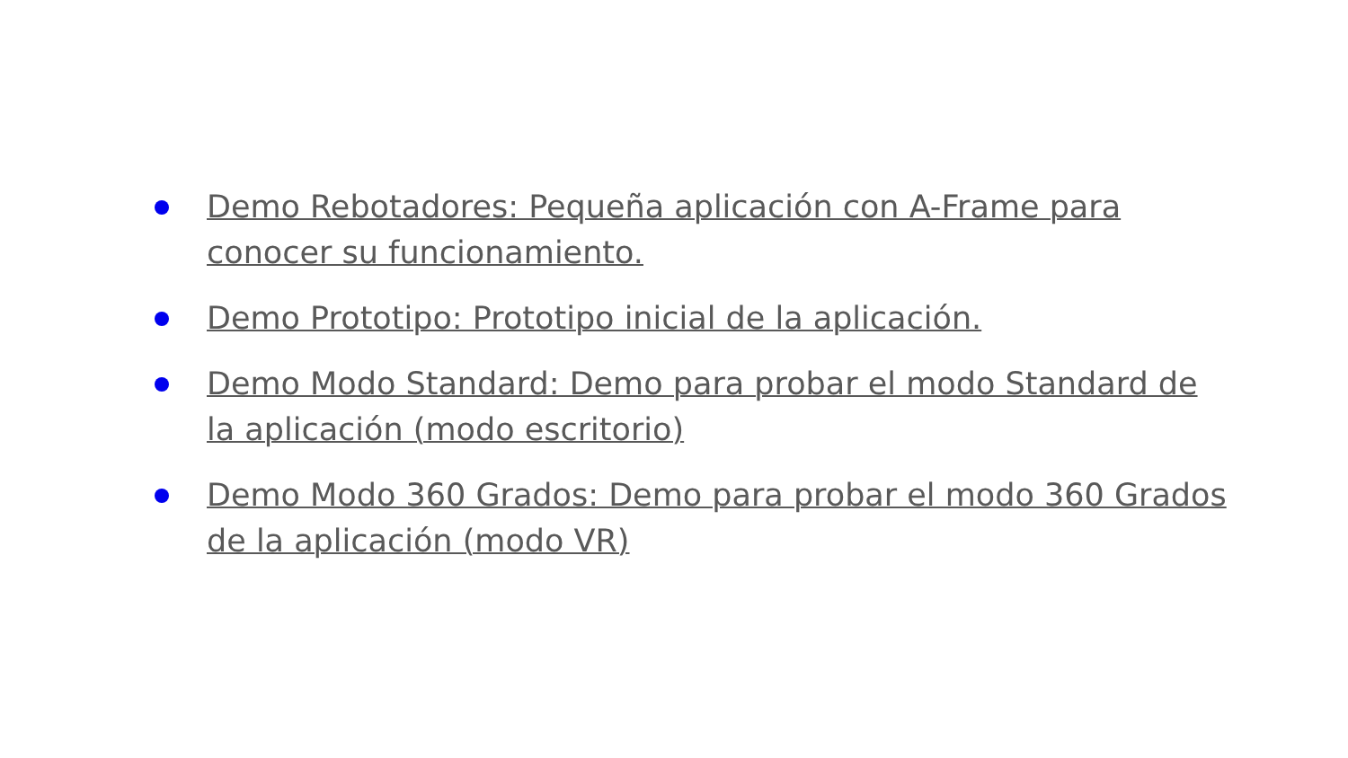Demo Rebotadores: Pequeña aplicación con A-Frame para conocer su funcionamiento.
Demo Prototipo: Prototipo inicial de la aplicación.
Demo Modo Standard: Demo para probar el modo Standard de la aplicación (modo escritorio)
Demo Modo 360 Grados: Demo para probar el modo 360 Grados de la aplicación (modo VR)